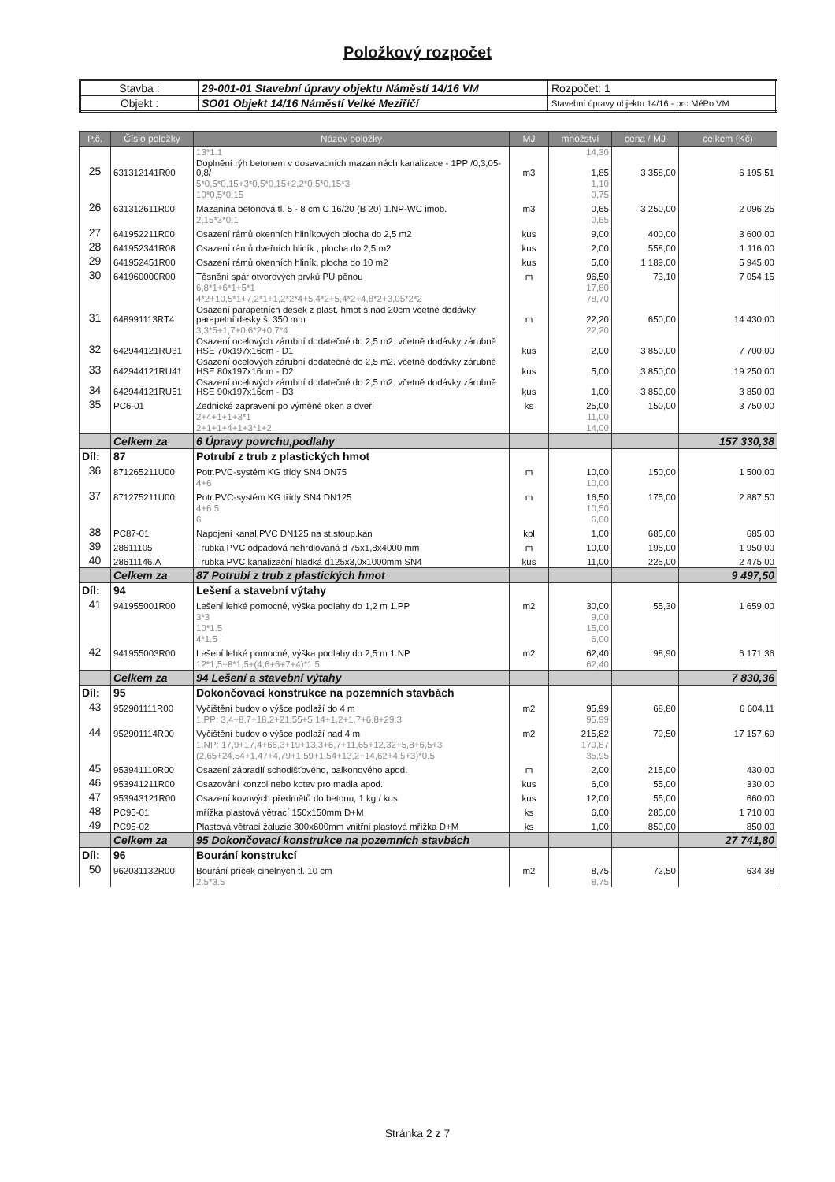Položkový rozpočet
| Stavba : | 29-001-01 Stavební úpravy objektu Náměstí 14/16 VM | Rozpočet: 1 |
| Objekt : | SO01 Objekt 14/16 Náměstí Velké Meziříčí | Stavební úpravy objektu 14/16 - pro MěPo VM |
| P.č. | Číslo položky | Název položky | MJ | množství | cena / MJ | celkem (Kč) |
| --- | --- | --- | --- | --- | --- | --- |
| | | 13*1.1 | | 14,30 | | |
| 25 | 631312141R00 | Doplnění rýh betonem v dosavadních mazaninách kanalizace - 1PP /0,3,05-0,8/ | m3 | 1,85 | 3 358,00 | 6 195,51 |
| | | 5*0,5*0,15+3*0,5*0,15+2,2*0,5*0,15*3 | | 1,10 | | |
| | | 10*0,5*0,15 | | 0,75 | | |
| 26 | 631312611R00 | Mazanina betonová tl. 5 - 8 cm C 16/20 (B 20) 1.NP-WC imob. | m3 | 0,65 | 3 250,00 | 2 096,25 |
| | | 2,15*3*0,1 | | 0,65 | | |
| 27 | 641952211R00 | Osazení rámů okenních hliníkových plocha do 2,5 m2 | kus | 9,00 | 400,00 | 3 600,00 |
| 28 | 641952341R08 | Osazení rámů dveřních hliník , plocha do 2,5 m2 | kus | 2,00 | 558,00 | 1 116,00 |
| 29 | 641952451R00 | Osazení rámů okenních hliník, plocha do 10 m2 | kus | 5,00 | 1 189,00 | 5 945,00 |
| 30 | 641960000R00 | Těsnění spár otvorových prvků PU pěnou | m | 96,50 | 73,10 | 7 054,15 |
| | | 6,8*1+6*1+5*1 | | 17,80 | | |
| | | 4*2+10,5*1+7,2*1+1,2*2*4+5,4*2+5,4*2+4,8*2+3,05*2*2 | | 78,70 | | |
| 31 | 648991113RT4 | Osazení parapetních desek z plast. hmot š.nad 20cm včetně dodávky parapetní desky š. 350 mm | m | 22,20 | 650,00 | 14 430,00 |
| | | 3,3*5+1,7+0,6*2+0,7*4 | | 22,20 | | |
| 32 | 642944121RU31 | Osazení ocelových zárubní dodatečné do 2,5 m2. včetně dodávky zárubně HSE 70x197x16cm - D1 | kus | 2,00 | 3 850,00 | 7 700,00 |
| 33 | 642944121RU41 | Osazení ocelových zárubní dodatečné do 2,5 m2. včetně dodávky zárubně HSE 80x197x16cm - D2 | kus | 5,00 | 3 850,00 | 19 250,00 |
| 34 | 642944121RU51 | Osazení ocelových zárubní dodatečné do 2,5 m2. včetně dodávky zárubně HSE 90x197x16cm - D3 | kus | 1,00 | 3 850,00 | 3 850,00 |
| 35 | PC6-01 | Zednické zapravení po výměně oken a dveří | ks | 25,00 | 150,00 | 3 750,00 |
| | | 2+4+1+1+3*1 | | 11,00 | | |
| | | 2+1+1+4+1+3*1+2 | | 14,00 | | |
| | Celkem za | 6 Úpravy povrchu,podlahy | | | | 157 330,38 |
| Díl: | 87 | Potrubí z trub z plastických hmot | | | | |
| 36 | 871265211U00 | Potr.PVC-systém KG třídy SN4 DN75 | m | 10,00 | 150,00 | 1 500,00 |
| | | 4+6 | | 10,00 | | |
| 37 | 871275211U00 | Potr.PVC-systém KG třídy SN4 DN125 | m | 16,50 | 175,00 | 2 887,50 |
| | | 4+6.5 | | 10,50 | | |
| | | 6 | | 6,00 | | |
| 38 | PC87-01 | Napojení kanal.PVC DN125 na st.stoup.kan | kpl | 1,00 | 685,00 | 685,00 |
| 39 | 28611105 | Trubka PVC odpadová nehrdlovaná d 75x1,8x4000 mm | m | 10,00 | 195,00 | 1 950,00 |
| 40 | 28611146.A | Trubka PVC kanalizační hladká d125x3,0x1000mm SN4 | kus | 11,00 | 225,00 | 2 475,00 |
| | Celkem za | 87 Potrubí z trub z plastických hmot | | | | 9 497,50 |
| Díl: | 94 | Lešení a stavební výtahy | | | | |
| 41 | 941955001R00 | Lešení lehké pomocné, výška podlahy do 1,2 m 1.PP | m2 | 30,00 | 55,30 | 1 659,00 |
| | | 3*3 | | 9,00 | | |
| | | 10*1.5 | | 15,00 | | |
| | | 4*1.5 | | 6,00 | | |
| 42 | 941955003R00 | Lešení lehké pomocné, výška podlahy do 2,5 m 1.NP | m2 | 62,40 | 98,90 | 6 171,36 |
| | | 12*1,5+8*1,5+(4,6+6+7+4)*1,5 | | 62,40 | | |
| | Celkem za | 94 Lešení a stavební výtahy | | | | 7 830,36 |
| Díl: | 95 | Dokončovací konstrukce na pozemních stavbách | | | | |
| 43 | 952901111R00 | Vyčištění budov o výšce podlaží do 4 m | m2 | 95,99 | 68,80 | 6 604,11 |
| | | 1.PP: 3,4+8,7+18,2+21,55+5,14+1,2+1,7+6,8+29,3 | | 95,99 | | |
| 44 | 952901114R00 | Vyčištění budov o výšce podlaží nad 4 m | m2 | 215,82 | 79,50 | 17 157,69 |
| | | 1.NP: 17,9+17,4+66,3+19+13,3+6,7+11,65+12,32+5,8+6,5+3 | | 179,87 | | |
| | | (2,65+24,54+1,47+4,79+1,59+1,54+13,2+14,62+4,5+3)*0,5 | | 35,95 | | |
| 45 | 953941110R00 | Osazení zábradlí schodišťového, balkonového apod. | m | 2,00 | 215,00 | 430,00 |
| 46 | 953941211R00 | Osazování konzol nebo kotev pro madla apod. | kus | 6,00 | 55,00 | 330,00 |
| 47 | 953943121R00 | Osazení kovových předmětů do betonu, 1 kg / kus | kus | 12,00 | 55,00 | 660,00 |
| 48 | PC95-01 | mřížka plastová větrací 150x150mm D+M | ks | 6,00 | 285,00 | 1 710,00 |
| 49 | PC95-02 | Plastová větrací žaluzie 300x600mm vnitřní plastová mřížka D+M | ks | 1,00 | 850,00 | 850,00 |
| | Celkem za | 95 Dokončovací konstrukce na pozemních stavbách | | | | 27 741,80 |
| Díl: | 96 | Bourání konstrukcí | | | | |
| 50 | 962031132R00 | Bourání příček cihelných tl. 10 cm | m2 | 8,75 | 72,50 | 634,38 |
| | | 2.5*3.5 | | 8,75 | | |
Stránka 2 z 7